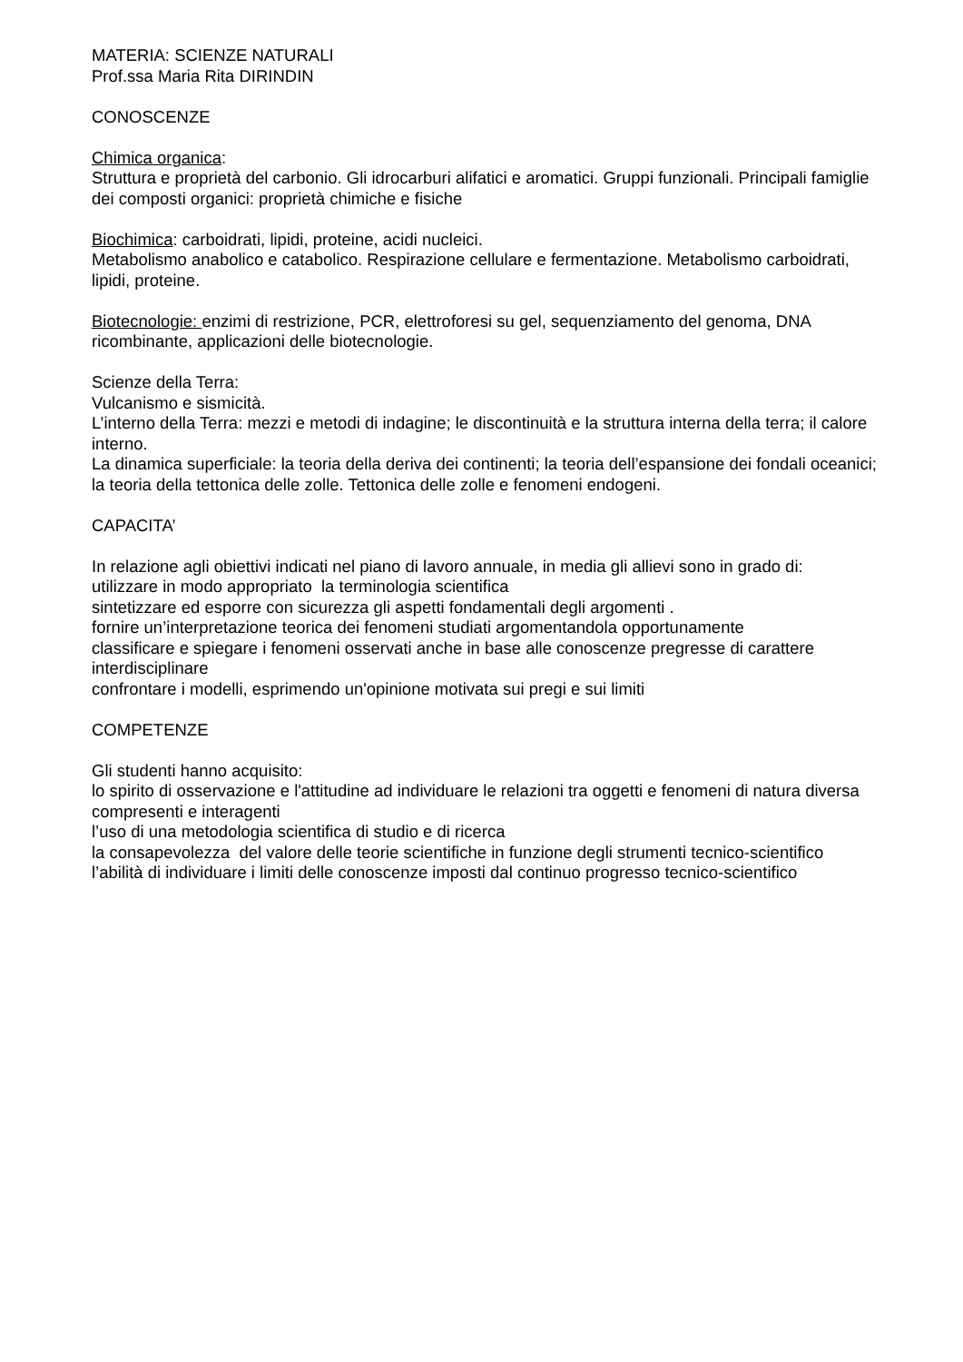MATERIA: SCIENZE NATURALI
Prof.ssa Maria Rita DIRINDIN
CONOSCENZE
Chimica organica:
Struttura e proprietà del carbonio. Gli idrocarburi alifatici e aromatici. Gruppi funzionali. Principali famiglie dei composti organici: proprietà chimiche e fisiche
Biochimica: carboidrati, lipidi, proteine, acidi nucleici.
Metabolismo anabolico e catabolico. Respirazione cellulare e fermentazione. Metabolismo carboidrati, lipidi, proteine.
Biotecnologie: enzimi di restrizione, PCR, elettroforesi su gel, sequenziamento del genoma, DNA ricombinante, applicazioni delle biotecnologie.
Scienze della Terra:
Vulcanismo e sismicità.
L’interno della Terra: mezzi e metodi di indagine; le discontinuità e la struttura interna della terra; il calore interno.
La dinamica superficiale: la teoria della deriva dei continenti; la teoria dell’espansione dei fondali oceanici; la teoria della tettonica delle zolle. Tettonica delle zolle e fenomeni endogeni.
CAPACITA’
In relazione agli obiettivi indicati nel piano di lavoro annuale, in media gli allievi sono in grado di:
utilizzare in modo appropriato la terminologia scientifica
sintetizzare ed esporre con sicurezza gli aspetti fondamentali degli argomenti .
fornire un’interpretazione teorica dei fenomeni studiati argomentandola opportunamente
classificare e spiegare i fenomeni osservati anche in base alle conoscenze pregresse di carattere interdisciplinare
confrontare i modelli, esprimendo un'opinione motivata sui pregi e sui limiti
COMPETENZE
Gli studenti hanno acquisito:
lo spirito di osservazione e l'attitudine ad individuare le relazioni tra oggetti e fenomeni di natura diversa compresenti e interagenti
l’uso di una metodologia scientifica di studio e di ricerca
la consapevolezza del valore delle teorie scientifiche in funzione degli strumenti tecnico-scientifico
l’abilità di individuare i limiti delle conoscenze imposti dal continuo progresso tecnico-scientifico